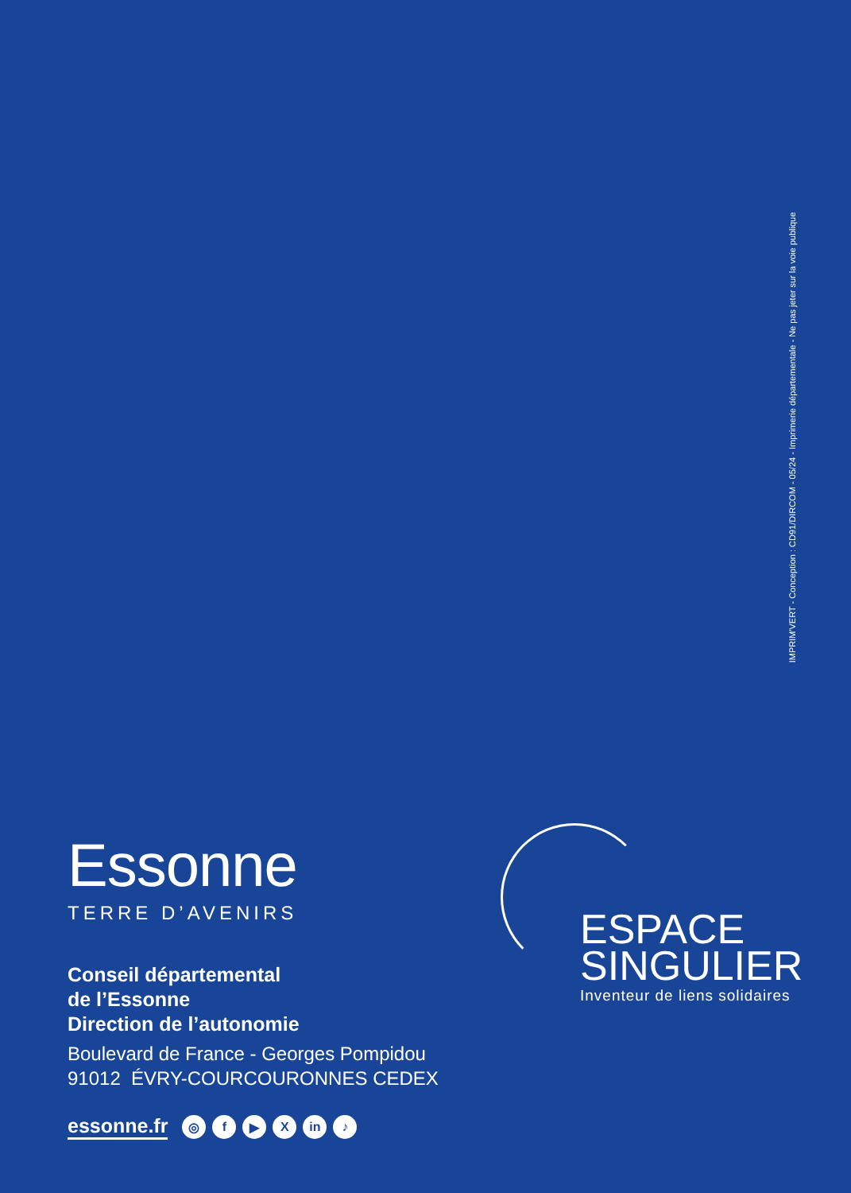IMPRIM'VERT - Conception : CD91/DIRCOM - 05/24 - Imprimerie départementale - Ne pas jeter sur la voie publique
Essonne
TERRE D’AVENIRS
Conseil départemental
de l’Essonne
Direction de l’autonomie
Boulevard de France - Georges Pompidou
91012 ÉVRY-COURCOURONNES CEDEX
essonne.fr ◎ f ▶ X in ♪
ESPACE
SINGULIER
Inventeur de liens solidaires